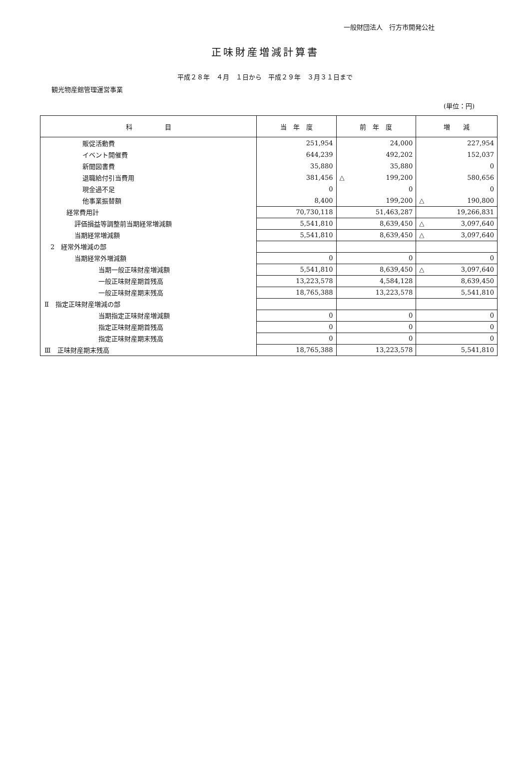一般財団法人　行方市開発公社
正味財産増減計算書
平成２８年　４月　１日から　平成２９年　３月３１日まで
観光物産館管理運営事業
(単位：円)
| 科 目 | 当 年 度 | 前 年 度 | 増 減 |
| --- | --- | --- | --- |
| 販促活動費 | 251,954 | 24,000 | 227,954 |
| イベント開催費 | 644,239 | 492,202 | 152,037 |
| 新聞図書費 | 35,880 | 35,880 | 0 |
| 退職給付引当費用 | 381,456 | △ 199,200 | 580,656 |
| 現金過不足 | 0 | 0 | 0 |
| 他事業振替額 | 8,400 | 199,200 | △ 190,800 |
| 経常費用計 | 70,730,118 | 51,463,287 | 19,266,831 |
| 評価損益等調整前当期経常増減額 | 5,541,810 | 8,639,450 | △ 3,097,640 |
| 当期経常増減額 | 5,541,810 | 8,639,450 | △ 3,097,640 |
| 2 経常外増減の部 | | | |
| 当期経常外増減額 | 0 | 0 | 0 |
| 当期一般正味財産増減額 | 5,541,810 | 8,639,450 | △ 3,097,640 |
| 一般正味財産期首残高 | 13,223,578 | 4,584,128 | 8,639,450 |
| 一般正味財産期末残高 | 18,765,388 | 13,223,578 | 5,541,810 |
| Ⅱ 指定正味財産増減の部 | | | |
| 当期指定正味財産増減額 | 0 | 0 | 0 |
| 指定正味財産期首残高 | 0 | 0 | 0 |
| 指定正味財産期末残高 | 0 | 0 | 0 |
| Ⅲ 正味財産期末残高 | 18,765,388 | 13,223,578 | 5,541,810 |